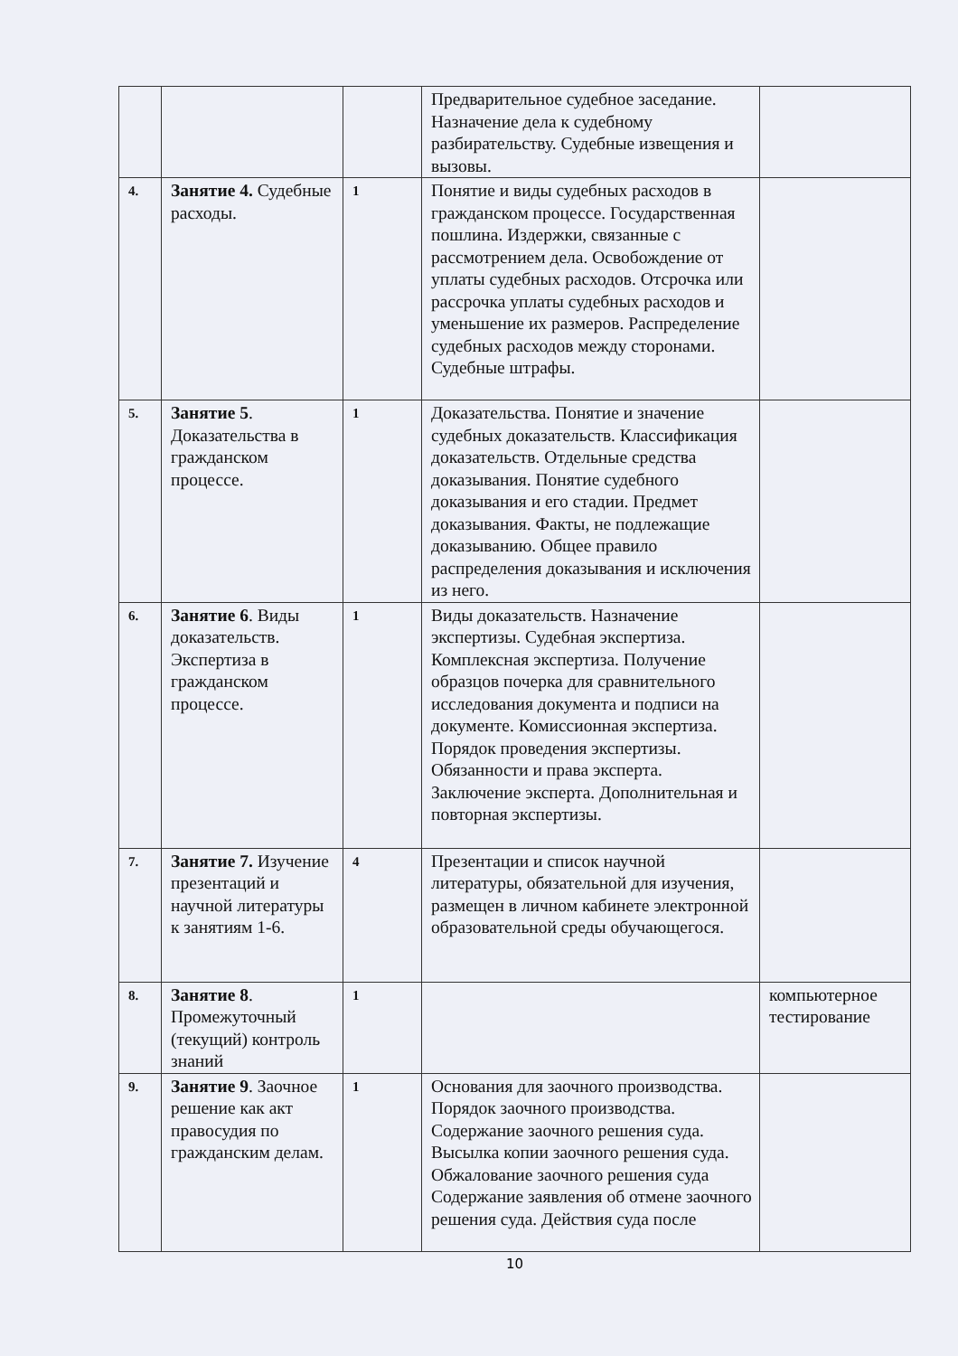| | | | Предварительное судебное заседание. Назначение дела к судебному разбирательству. Судебные извещения и вызовы. | |
| 4. | Занятие 4. Судебные расходы. | 1 | Понятие и виды судебных расходов в гражданском процессе. Государственная пошлина. Издержки, связанные с рассмотрением дела. Освобождение от уплаты судебных расходов. Отсрочка или рассрочка уплаты судебных расходов и уменьшение их размеров. Распределение судебных расходов между сторонами. Судебные штрафы. | |
| 5. | Занятие 5 . Доказательства в гражданском процессе. | 1 | Доказательства. Понятие и значение судебных доказательств. Классификация доказательств. Отдельные средства доказывания. Понятие судебного доказывания и его стадии. Предмет доказывания. Факты, не подлежащие доказыванию. Общее правило распределения доказывания и исключения из него. | |
| 6. | Занятие 6 . Виды доказательств. Экспертиза в гражданском процессе. | 1 | Виды доказательств. Назначение экспертизы. Судебная экспертиза. Комплексная экспертиза. Получение образцов почерка для сравнительного исследования документа и подписи на документе. Комиссионная экспертиза. Порядок проведения экспертизы. Обязанности и права эксперта. Заключение эксперта. Дополнительная и повторная экспертизы. | |
| 7. | Занятие 7. Изучение презентаций и научной литературы к занятиям 1-6. | 4 | Презентации и список научной литературы, обязательной для изучения, размещен в личном кабинете электронной образовательной среды обучающегося. | |
| 8. | Занятие 8 . Промежуточный (текущий) контроль знаний | 1 | | компьютерное тестирование |
| 9. | Занятие 9 . Заочное решение как акт правосудия по гражданским делам. | 1 | Основания для заочного производства. Порядок заочного производства. Содержание заочного решения суда. Высылка копии заочного решения суда. Обжалование заочного решения суда Содержание заявления об отмене заочного решения суда. Действия суда после | |
10